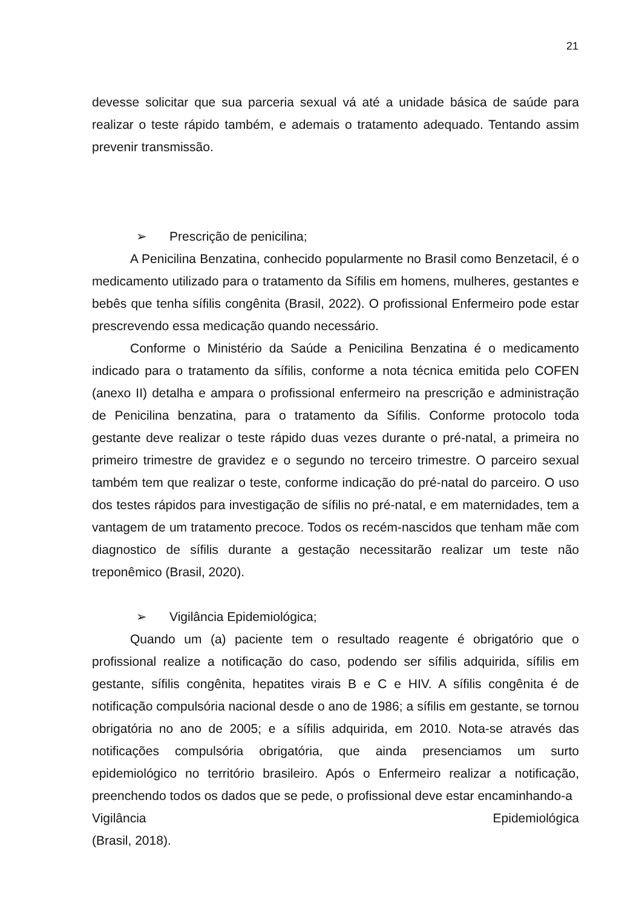21
devesse solicitar que sua parceria sexual vá até a unidade básica de saúde para realizar o teste rápido também, e ademais o tratamento adequado. Tentando assim prevenir transmissão.
➢ Prescrição de penicilina;
A Penicilina Benzatina, conhecido popularmente no Brasil como Benzetacil, é o medicamento utilizado para o tratamento da Sífilis em homens, mulheres, gestantes e bebês que tenha sífilis congênita (Brasil, 2022). O profissional Enfermeiro pode estar prescrevendo essa medicação quando necessário.
Conforme o Ministério da Saúde a Penicilina Benzatina é o medicamento indicado para o tratamento da sífilis, conforme a nota técnica emitida pelo COFEN (anexo II) detalha e ampara o profissional enfermeiro na prescrição e administração de Penicilina benzatina, para o tratamento da Sífilis. Conforme protocolo toda gestante deve realizar o teste rápido duas vezes durante o pré-natal, a primeira no primeiro trimestre de gravidez e o segundo no terceiro trimestre. O parceiro sexual também tem que realizar o teste, conforme indicação do pré-natal do parceiro. O uso dos testes rápidos para investigação de sífilis no pré-natal, e em maternidades, tem a vantagem de um tratamento precoce. Todos os recém-nascidos que tenham mãe com diagnostico de sífilis durante a gestação necessitarão realizar um teste não treponêmico (Brasil, 2020).
➢ Vigilância Epidemiológica;
Quando um (a) paciente tem o resultado reagente é obrigatório que o profissional realize a notificação do caso, podendo ser sífilis adquirida, sífilis em gestante, sífilis congênita, hepatites virais B e C e HIV. A sífilis congênita é de notificação compulsória nacional desde o ano de 1986; a sífilis em gestante, se tornou obrigatória no ano de 2005; e a sífilis adquirida, em 2010. Nota-se através das notificações compulsória obrigatória, que ainda presenciamos um surto epidemiológico no território brasileiro. Após o Enfermeiro realizar a notificação, preenchendo todos os dados que se pede, o profissional deve estar encaminhando-a
Vigilância Epidemiológica
(Brasil, 2018).